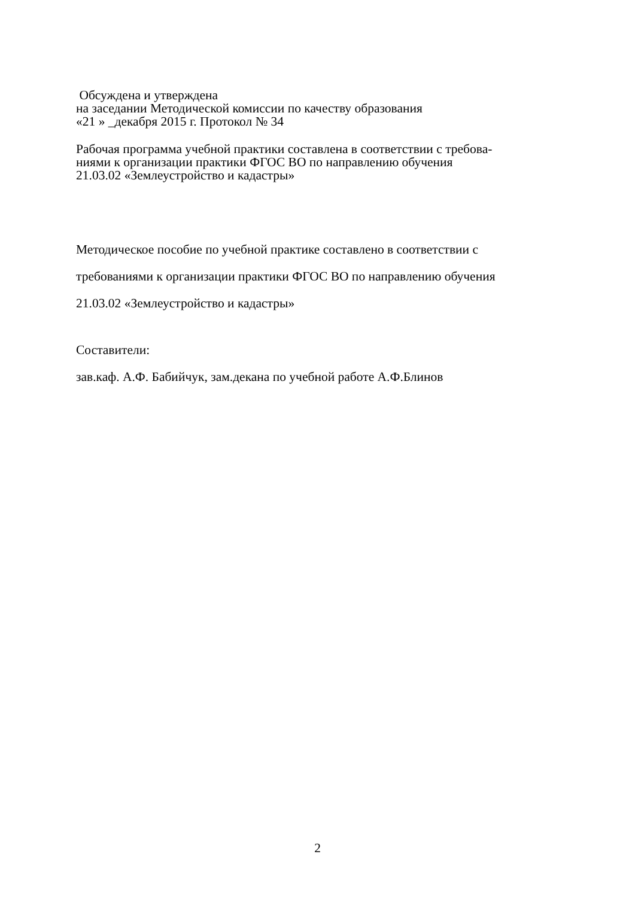Обсуждена и утверждена
на заседании Методической комиссии по качеству образования
«21 » _декабря 2015 г. Протокол № 34
Рабочая программа учебной практики составлена в соответствии с требова-
ниями к организации практики ФГОС ВО по направлению обучения
21.03.02 «Землеустройство и кадастры»
Методическое пособие по учебной практике составлено в соответствии с
требованиями к организации практики ФГОС ВО по направлению обучения
21.03.02 «Землеустройство и кадастры»
Составители:
зав.каф. А.Ф. Бабийчук, зам.декана по учебной работе А.Ф.Блинов
2